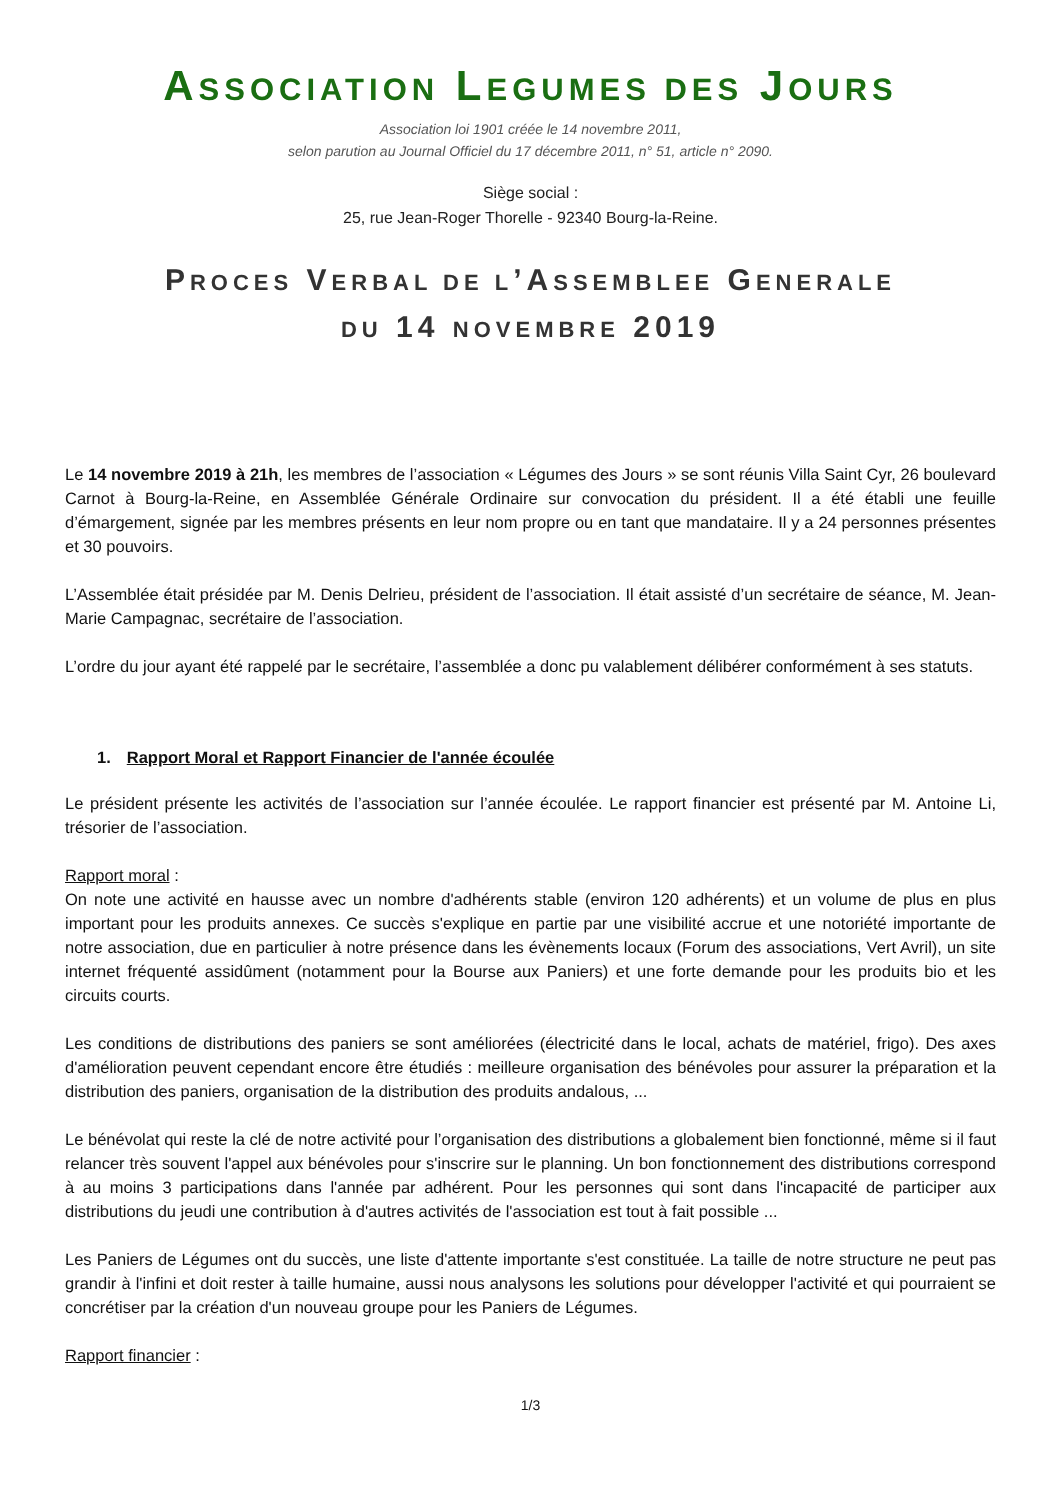ASSOCIATION LEGUMES DES JOURS
Association loi 1901 créée le 14 novembre 2011,
selon parution au Journal Officiel du 17 décembre 2011, n° 51, article n° 2090.
Siège social :
25, rue Jean-Roger Thorelle - 92340 Bourg-la-Reine.
PROCES VERBAL DE L’ASSEMBLEE GENERALE
DU 14 NOVEMBRE 2019
Le 14 novembre 2019 à 21h, les membres de l’association « Légumes des Jours » se sont réunis Villa Saint Cyr, 26 boulevard Carnot à Bourg-la-Reine, en Assemblée Générale Ordinaire sur convocation du président. Il a été établi une feuille d’émargement, signée par les membres présents en leur nom propre ou en tant que mandataire. Il y a 24 personnes présentes et 30 pouvoirs.
L’Assemblée était présidée par M. Denis Delrieu, président de l’association. Il était assisté d’un secrétaire de séance, M. Jean-Marie Campagnac, secrétaire de l’association.
L’ordre du jour ayant été rappelé par le secrétaire, l’assemblée a donc pu valablement délibérer conformément à ses statuts.
1. Rapport Moral et Rapport Financier de l'année écoulée
Le président présente les activités de l’association sur l’année écoulée. Le rapport financier est présenté par M. Antoine Li, trésorier de l’association.
Rapport moral :
On note une activité en hausse avec un nombre d'adhérents stable (environ 120 adhérents) et un volume de plus en plus important pour les produits annexes. Ce succès s'explique en partie par une visibilité accrue et une notoriété importante de notre association, due en particulier à notre présence dans les évènements locaux (Forum des associations, Vert Avril), un site internet fréquenté assidûment (notamment pour la Bourse aux Paniers) et une forte demande pour les produits bio et les circuits courts.
Les conditions de distributions des paniers se sont améliorées (électricité dans le local, achats de matériel, frigo). Des axes d'amélioration peuvent cependant encore être étudiés : meilleure organisation des bénévoles pour assurer la préparation et la distribution des paniers, organisation de la distribution des produits andalous, ...
Le bénévolat qui reste la clé de notre activité pour l’organisation des distributions a globalement bien fonctionné, même si il faut relancer très souvent l'appel aux bénévoles pour s'inscrire sur le planning. Un bon fonctionnement des distributions correspond à au moins 3 participations dans l'année par adhérent. Pour les personnes qui sont dans l'incapacité de participer aux distributions du jeudi une contribution à d'autres activités de l'association est tout à fait possible ...
Les Paniers de Légumes ont du succès, une liste d'attente importante s'est constituée. La taille de notre structure ne peut pas grandir à l'infini et doit rester à taille humaine, aussi nous analysons les solutions pour développer l'activité et qui pourraient se concrétiser par la création d'un nouveau groupe pour les Paniers de Légumes.
Rapport financier :
1/3